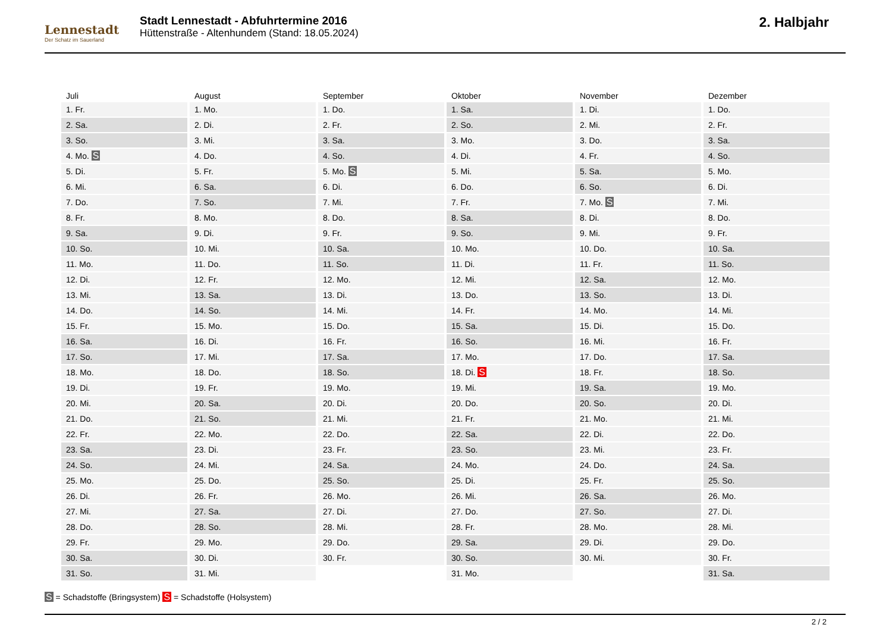Lennestadt
Der Schatz im Sauerland
Stadt Lennestadt - Abfuhrtermine 2016
Hüttenstraße - Altenhundem (Stand: 18.05.2024)
2. Halbjahr
| Juli | August | September | Oktober | November | Dezember |
| --- | --- | --- | --- | --- | --- |
| 1. Fr. | 1. Mo. | 1. Do. | 1. Sa. | 1. Di. | 1. Do. |
| 2. Sa. | 2. Di. | 2. Fr. | 2. So. | 2. Mi. | 2. Fr. |
| 3. So. | 3. Mi. | 3. Sa. | 3. Mo. | 3. Do. | 3. Sa. |
| 4. Mo. S | 4. Do. | 4. So. | 4. Di. | 4. Fr. | 4. So. |
| 5. Di. | 5. Fr. | 5. Mo. S | 5. Mi. | 5. Sa. | 5. Mo. |
| 6. Mi. | 6. Sa. | 6. Di. | 6. Do. | 6. So. | 6. Di. |
| 7. Do. | 7. So. | 7. Mi. | 7. Fr. | 7. Mo. S | 7. Mi. |
| 8. Fr. | 8. Mo. | 8. Do. | 8. Sa. | 8. Di. | 8. Do. |
| 9. Sa. | 9. Di. | 9. Fr. | 9. So. | 9. Mi. | 9. Fr. |
| 10. So. | 10. Mi. | 10. Sa. | 10. Mo. | 10. Do. | 10. Sa. |
| 11. Mo. | 11. Do. | 11. So. | 11. Di. | 11. Fr. | 11. So. |
| 12. Di. | 12. Fr. | 12. Mo. | 12. Mi. | 12. Sa. | 12. Mo. |
| 13. Mi. | 13. Sa. | 13. Di. | 13. Do. | 13. So. | 13. Di. |
| 14. Do. | 14. So. | 14. Mi. | 14. Fr. | 14. Mo. | 14. Mi. |
| 15. Fr. | 15. Mo. | 15. Do. | 15. Sa. | 15. Di. | 15. Do. |
| 16. Sa. | 16. Di. | 16. Fr. | 16. So. | 16. Mi. | 16. Fr. |
| 17. So. | 17. Mi. | 17. Sa. | 17. Mo. | 17. Do. | 17. Sa. |
| 18. Mo. | 18. Do. | 18. So. | 18. Di. S | 18. Fr. | 18. So. |
| 19. Di. | 19. Fr. | 19. Mo. | 19. Mi. | 19. Sa. | 19. Mo. |
| 20. Mi. | 20. Sa. | 20. Di. | 20. Do. | 20. So. | 20. Di. |
| 21. Do. | 21. So. | 21. Mi. | 21. Fr. | 21. Mo. | 21. Mi. |
| 22. Fr. | 22. Mo. | 22. Do. | 22. Sa. | 22. Di. | 22. Do. |
| 23. Sa. | 23. Di. | 23. Fr. | 23. So. | 23. Mi. | 23. Fr. |
| 24. So. | 24. Mi. | 24. Sa. | 24. Mo. | 24. Do. | 24. Sa. |
| 25. Mo. | 25. Do. | 25. So. | 25. Di. | 25. Fr. | 25. So. |
| 26. Di. | 26. Fr. | 26. Mo. | 26. Mi. | 26. Sa. | 26. Mo. |
| 27. Mi. | 27. Sa. | 27. Di. | 27. Do. | 27. So. | 27. Di. |
| 28. Do. | 28. So. | 28. Mi. | 28. Fr. | 28. Mo. | 28. Mi. |
| 29. Fr. | 29. Mo. | 29. Do. | 29. Sa. | 29. Di. | 29. Do. |
| 30. Sa. | 30. Di. | 30. Fr. | 30. So. | 30. Mi. | 30. Fr. |
| 31. So. | 31. Mi. | | 31. Mo. | | 31. Sa. |
S = Schadstoffe (Bringsystem) S = Schadstoffe (Holsystem)
2 / 2